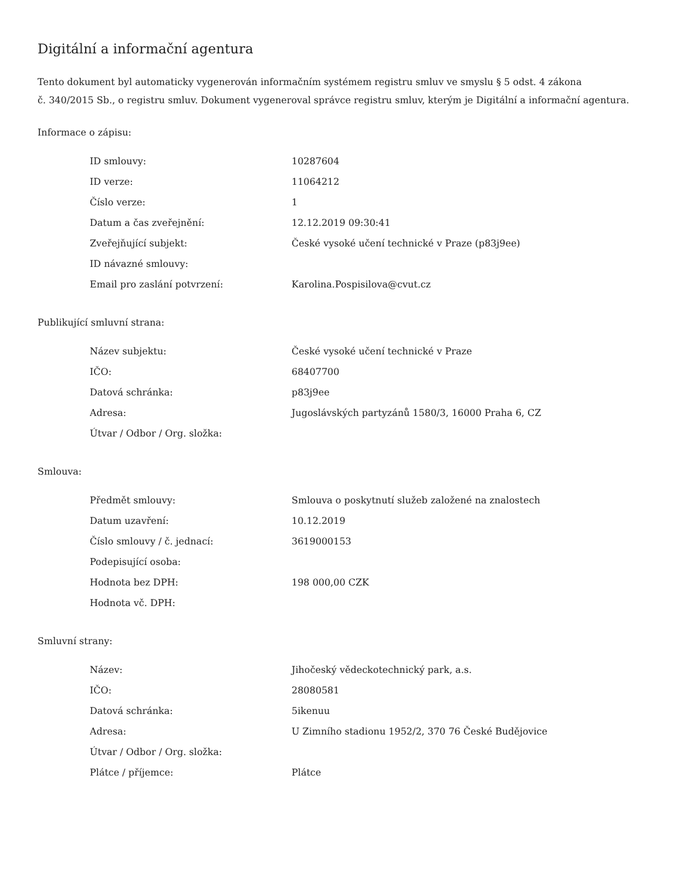Digitální a informační agentura
Tento dokument byl automaticky vygenerován informačním systémem registru smluv ve smyslu § 5 odst. 4 zákona
č. 340/2015 Sb., o registru smluv. Dokument vygeneroval správce registru smluv, kterým je Digitální a informační agentura.
Informace o zápisu:
| ID smlouvy: | 10287604 |
| ID verze: | 11064212 |
| Číslo verze: | 1 |
| Datum a čas zveřejnění: | 12.12.2019 09:30:41 |
| Zveřejňující subjekt: | České vysoké učení technické v Praze (p83j9ee) |
| ID návazné smlouvy: | |
| Email pro zaslání potvrzení: | Karolina.Pospisilova@cvut.cz |
Publikující smluvní strana:
| Název subjektu: | České vysoké učení technické v Praze |
| IČO: | 68407700 |
| Datová schránka: | p83j9ee |
| Adresa: | Jugoslávských partyzánů 1580/3, 16000 Praha 6, CZ |
| Útvar / Odbor / Org. složka: | |
Smlouva:
| Předmět smlouvy: | Smlouva o poskytnutí služeb založené na znalostech |
| Datum uzavření: | 10.12.2019 |
| Číslo smlouvy / č. jednací: | 3619000153 |
| Podepisující osoba: | |
| Hodnota bez DPH: | 198 000,00 CZK |
| Hodnota vč. DPH: | |
Smluvní strany:
| Název: | Jihočeský vědeckotechnický park, a.s. |
| IČO: | 28080581 |
| Datová schránka: | 5ikenuu |
| Adresa: | U Zimního stadionu 1952/2, 370 76 České Budějovice |
| Útvar / Odbor / Org. složka: | |
| Plátce / příjemce: | Plátce |